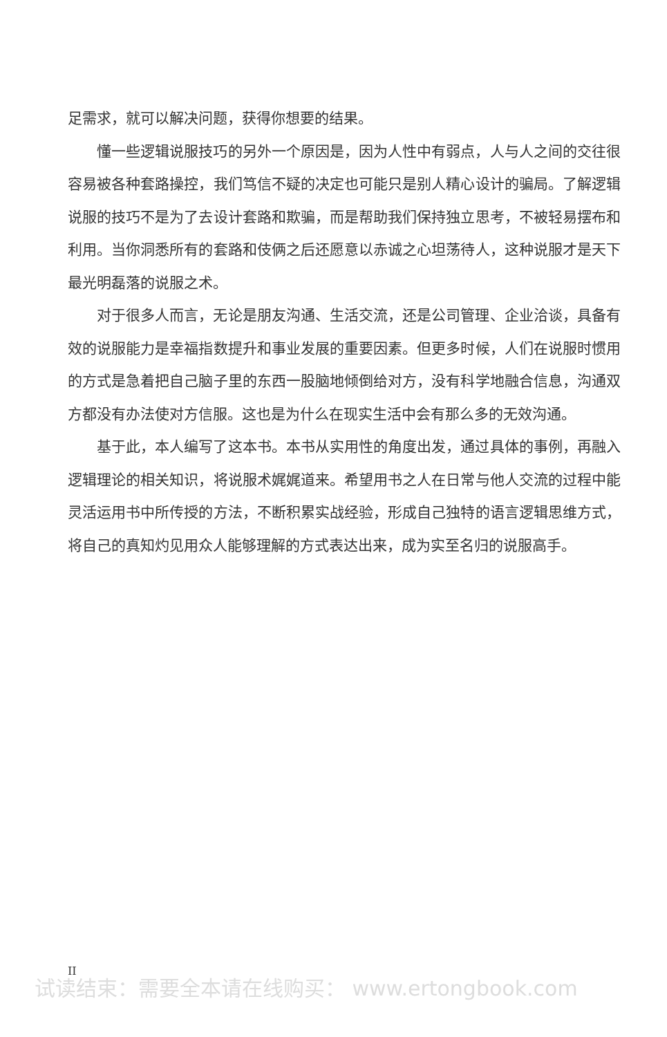足需求，就可以解决问题，获得你想要的结果。
懂一些逻辑说服技巧的另外一个原因是，因为人性中有弱点，人与人之间的交往很容易被各种套路操控，我们笃信不疑的决定也可能只是别人精心设计的骗局。了解逻辑说服的技巧不是为了去设计套路和欺骗，而是帮助我们保持独立思考，不被轻易摆布和利用。当你洞悉所有的套路和伎俩之后还愿意以赤诚之心坦荡待人，这种说服才是天下最光明磊落的说服之术。
对于很多人而言，无论是朋友沟通、生活交流，还是公司管理、企业洽谈，具备有效的说服能力是幸福指数提升和事业发展的重要因素。但更多时候，人们在说服时惯用的方式是急着把自己脑子里的东西一股脑地倾倒给对方，没有科学地融合信息，沟通双方都没有办法使对方信服。这也是为什么在现实生活中会有那么多的无效沟通。
基于此，本人编写了这本书。本书从实用性的角度出发，通过具体的事例，再融入逻辑理论的相关知识，将说服术娓娓道来。希望用书之人在日常与他人交流的过程中能灵活运用书中所传授的方法，不断积累实战经验，形成自己独特的语言逻辑思维方式，将自己的真知灼见用众人能够理解的方式表达出来，成为实至名归的说服高手。
II
试读结束：需要全本请在线购买： www.ertongbook.com